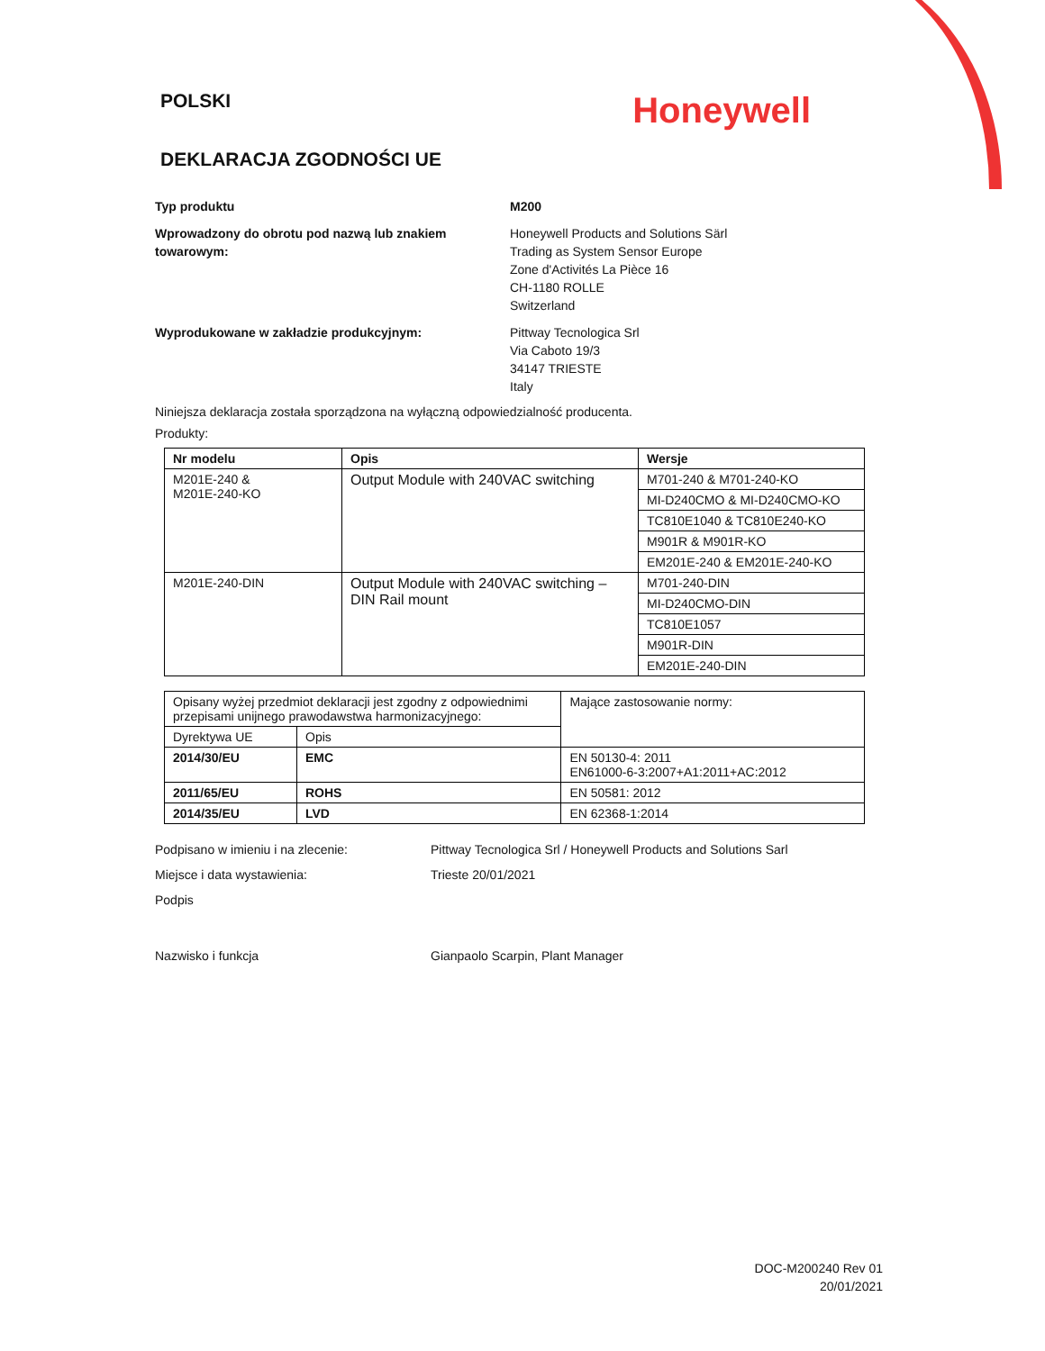POLSKI
Honeywell
DEKLARACJA ZGODNOŚCI UE
Typ produktu M200
Wprowadzony do obrotu pod nazwą lub znakiem towarowym:
Honeywell Products and Solutions Särl
Trading as System Sensor Europe
Zone d'Activités La Pièce 16
CH-1180 ROLLE
Switzerland
Wyprodukowane w zakładzie produkcyjnym: Pittway Tecnologica Srl
Via Caboto 19/3
34147 TRIESTE
Italy
Niniejsza deklaracja została sporządzona na wyłączną odpowiedzialność producenta.
Produkty:
| Nr modelu | Opis | Wersje |
| --- | --- | --- |
| M201E-240 & M201E-240-KO | Output Module with 240VAC switching | M701-240 & M701-240-KO |
| | | MI-D240CMO & MI-D240CMO-KO |
| | | TC810E1040 & TC810E240-KO |
| | | M901R & M901R-KO |
| | | EM201E-240 & EM201E-240-KO |
| M201E-240-DIN | Output Module with 240VAC switching – DIN Rail mount | M701-240-DIN |
| | | MI-D240CMO-DIN |
| | | TC810E1057 |
| | | M901R-DIN |
| | | EM201E-240-DIN |
| Opisany wyżej przedmiot deklaracji jest zgodny z odpowiednimi przepisami unijnego prawodawstwa harmonizacyjnego: | | Mające zastosowanie normy: |
| Dyrektywa UE | Opis | |
| 2014/30/EU | EMC | EN 50130-4: 2011 EN61000-6-3:2007+A1:2011+AC:2012 |
| 2011/65/EU | ROHS | EN 50581: 2012 |
| 2014/35/EU | LVD | EN 62368-1:2014 |
Podpisano w imieniu i na zlecenie: Pittway Tecnologica Srl / Honeywell Products and Solutions Sarl
Miejsce i data wystawienia: Trieste 20/01/2021
Podpis
Nazwisko i funkcja Gianpaolo Scarpin, Plant Manager
DOC-M200240 Rev 01
20/01/2021